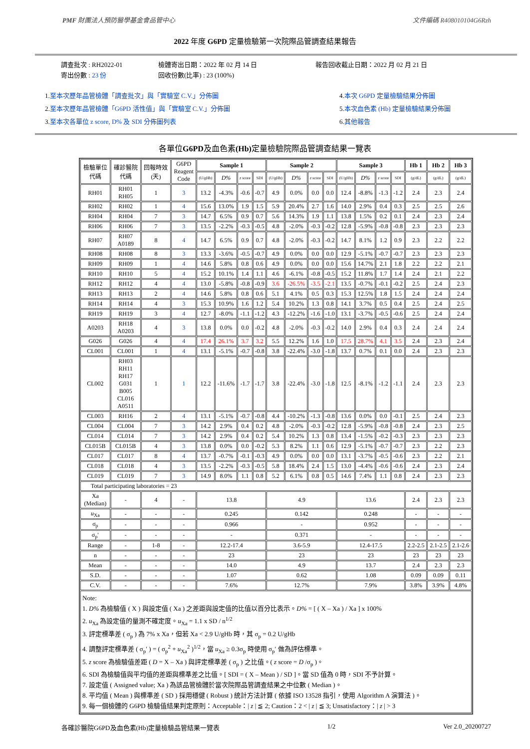PMF 財團法人預防醫學基金會品管中心 文件編碼 R408010104G6Rzh
2022 年度 G6PD 定量檢驗第一次院際品管調查結果報告
調查批次 : RH2022-01
寄出份數 : 23 份
檢體寄出日期：2022 年 02 月 14 日
回收份數(比率) : 23 (100%)
報告回收截止日期：2022 月 02 月 21 日
1.至本次歷年品管檢體「調查批次」與「實驗室 C.V.」分佈圖
2.至本次歷年品管檢體「G6PD 活性值」與「實驗室 C.V.」分佈圖
3.至本次各單位 z score, D% 及 SDI 分佈圖列表
4.本次 G6PD 定量檢驗結果分佈圖
5.本次血色素 (Hb) 定量檢驗結果分佈圖
6.其他報告
各單位G6PD及血色素(Hb) 定量檢驗院際品管調查結果一覽表
| 檢驗單位 代碼 | 確診醫院 代碼 | 回報時效 (天) | G6PD Reagent Code | Sample 1 | | | | Sample 2 | | | | Sample 3 | | | | Hb 1 | Hb 2 | Hb 3 |
| | | | | (U/gHb) | D% | z score | SDI | (U/gHb) | D% | z score | SDI | (U/gHb) | D% | z score | SDI | (g/dL) | (g/dL) | (g/dL) |
| RH01 | RH01 RH05 | 1 | 3 | 13.2 | -4.3% | -0.6 | -0.7 | 4.9 | 0.0% | 0.0 | 0.0 | 12.4 | -8.8% | -1.3 | -1.2 | 2.4 | 2.3 | 2.4 |
| RH02 | RH02 | 1 | 4 | 15.6 | 13.0% | 1.9 | 1.5 | 5.9 | 20.4% | 2.7 | 1.6 | 14.0 | 2.9% | 0.4 | 0.3 | 2.5 | 2.5 | 2.6 |
| RH04 | RH04 | 7 | 3 | 14.7 | 6.5% | 0.9 | 0.7 | 5.6 | 14.3% | 1.9 | 1.1 | 13.8 | 1.5% | 0.2 | 0.1 | 2.4 | 2.3 | 2.4 |
| RH06 | RH06 | 7 | 3 | 13.5 | -2.2% | -0.3 | -0.5 | 4.8 | -2.0% | -0.3 | -0.2 | 12.8 | -5.9% | -0.8 | -0.8 | 2.3 | 2.3 | 2.3 |
| RH07 | RH07 A0189 | 8 | 4 | 14.7 | 6.5% | 0.9 | 0.7 | 4.8 | -2.0% | -0.3 | -0.2 | 14.7 | 8.1% | 1.2 | 0.9 | 2.3 | 2.2 | 2.2 |
| RH08 | RH08 | 8 | 3 | 13.3 | -3.6% | -0.5 | -0.7 | 4.9 | 0.0% | 0.0 | 0.0 | 12.9 | -5.1% | -0.7 | -0.7 | 2.3 | 2.3 | 2.3 |
| RH09 | RH09 | 1 | 4 | 14.6 | 5.8% | 0.8 | 0.6 | 4.9 | 0.0% | 0.0 | 0.0 | 15.6 | 14.7% | 2.1 | 1.8 | 2.2 | 2.2 | 2.1 |
| RH10 | RH10 | 5 | 4 | 15.2 | 10.1% | 1.4 | 1.1 | 4.6 | -6.1% | -0.8 | -0.5 | 15.2 | 11.8% | 1.7 | 1.4 | 2.4 | 2.1 | 2.2 |
| RH12 | RH12 | 4 | 4 | 13.0 | -5.8% | -0.8 | -0.9 | 3.6 | -26.5% | -3.5 | -2.1 | 13.5 | -0.7% | -0.1 | -0.2 | 2.5 | 2.4 | 2.3 |
| RH13 | RH13 | 2 | 4 | 14.6 | 5.8% | 0.8 | 0.6 | 5.1 | 4.1% | 0.5 | 0.3 | 15.3 | 12.5% | 1.8 | 1.5 | 2.4 | 2.4 | 2.4 |
| RH14 | RH14 | 4 | 3 | 15.3 | 10.9% | 1.6 | 1.2 | 5.4 | 10.2% | 1.3 | 0.8 | 14.1 | 3.7% | 0.5 | 0.4 | 2.5 | 2.4 | 2.5 |
| RH19 | RH19 | 3 | 4 | 12.7 | -8.0% | -1.1 | -1.2 | 4.3 | -12.2% | -1.6 | -1.0 | 13.1 | -3.7% | -0.5 | -0.6 | 2.5 | 2.4 | 2.4 |
| A0203 | RH18 A0203 | 4 | 3 | 13.8 | 0.0% | 0.0 | -0.2 | 4.8 | -2.0% | -0.3 | -0.2 | 14.0 | 2.9% | 0.4 | 0.3 | 2.4 | 2.4 | 2.4 |
| G026 | G026 | 4 | 4 | 17.4 | 26.1% | 3.7 | 3.2 | 5.5 | 12.2% | 1.6 | 1.0 | 17.5 | 28.7% | 4.1 | 3.5 | 2.4 | 2.3 | 2.4 |
| CL001 | CL001 | 1 | 4 | 13.1 | -5.1% | -0.7 | -0.8 | 3.8 | -22.4% | -3.0 | -1.8 | 13.7 | 0.7% | 0.1 | 0.0 | 2.4 | 2.3 | 2.3 |
| CL002 | RH03 RH11 RH17 G031 B005 CL016 A0511 | 1 | 1 | 12.2 | -11.6% | -1.7 | -1.7 | 3.8 | -22.4% | -3.0 | -1.8 | 12.5 | -8.1% | -1.2 | -1.1 | 2.4 | 2.3 | 2.3 |
| CL003 | RH16 | 2 | 4 | 13.1 | -5.1% | -0.7 | -0.8 | 4.4 | -10.2% | -1.3 | -0.8 | 13.6 | 0.0% | 0.0 | -0.1 | 2.5 | 2.4 | 2.3 |
| CL004 | CL004 | 7 | 3 | 14.2 | 2.9% | 0.4 | 0.2 | 4.8 | -2.0% | -0.3 | -0.2 | 12.8 | -5.9% | -0.8 | -0.8 | 2.4 | 2.3 | 2.5 |
| CL014 | CL014 | 7 | 3 | 14.2 | 2.9% | 0.4 | 0.2 | 5.4 | 10.2% | 1.3 | 0.8 | 13.4 | -1.5% | -0.2 | -0.3 | 2.3 | 2.3 | 2.3 |
| CL015B | CL015B | 4 | 3 | 13.8 | 0.0% | 0.0 | -0.2 | 5.3 | 8.2% | 1.1 | 0.6 | 12.9 | -5.1% | -0.7 | -0.7 | 2.3 | 2.2 | 2.3 |
| CL017 | CL017 | 8 | 4 | 13.7 | -0.7% | -0.1 | -0.3 | 4.9 | 0.0% | 0.0 | 0.0 | 13.1 | -3.7% | -0.5 | -0.6 | 2.3 | 2.2 | 2.1 |
| CL018 | CL018 | 4 | 3 | 13.5 | -2.2% | -0.3 | -0.5 | 5.8 | 18.4% | 2.4 | 1.5 | 13.0 | -4.4% | -0.6 | -0.6 | 2.4 | 2.3 | 2.4 |
| CL019 | CL019 | 7 | 3 | 14.9 | 8.0% | 1.1 | 0.8 | 5.2 | 6.1% | 0.8 | 0.5 | 14.6 | 7.4% | 1.1 | 0.8 | 2.4 | 2.3 | 2.3 |
| Total participating laboratories = 23 | | | | | | | | | | | | | | | | | | |
| Xa (Median) | - | 4 | - | 13.8 | | | | 4.9 | | | | 13.6 | | | | 2.4 | 2.3 | 2.3 |
| u<sub>Xa</sub> | - | - | - | 0.245 | | | | 0.142 | | | | 0.248 | | | | - | - | - |
| σ<sub>p</sub> | - | - | - | 0.966 | | | | - | | | | 0.952 | | | | - | - | - |
| σ<sub>p</sub>′ | - | - | - | - | | | | 0.371 | | | | - | | | | - | - | - |
| Range | - | 1-8 | - | 12.2-17.4 | | | | 3.6-5.9 | | | | 12.4-17.5 | | | | 2.2-2.5 | 2.1-2.5 | 2.1-2.6 |
| n | - | - | - | 23 | | | | 23 | | | | 23 | | | | 23 | 23 | 23 |
| Mean | - | - | - | 14.0 | | | | 4.9 | | | | 13.7 | | | | 2.4 | 2.3 | 2.3 |
| S.D. | - | - | - | 1.07 | | | | 0.62 | | | | 1.08 | | | | 0.09 | 0.09 | 0.11 |
| C.V. | - | - | - | 7.6% | | | | 12.7% | | | | 7.9% | | | | 3.8% | 3.9% | 4.8% |
| Note: 1. D% 為檢驗值 ( X ) 與設定值 ( Xa ) 之差距與設定值的比值以百分比表示。 D% = [ ( X – Xa ) / Xa ] x 100% 2. u<sub>Xa</sub> 為設定值的量測不確定度。 u<sub>Xa</sub> = 1.1 x SD / n<sup>1/2</sup> 3. 評定標準差 ( σ<sub>p</sub> ) 為 7% x Xa，但若 Xa < 2.9 U/gHb 時，其 σ<sub>p</sub> = 0.2 U/gHb 4. 調整評定標準差 ( σ<sub>p</sub>′ ) = ( σ<sub>p</sub><sup>2</sup> + u<sub>Xa</sub><sup>2</sup> )<sup>1/2</sup>，當 u<sub>Xa</sub> ≥ 0.3σ<sub>p</sub> 時使用 σ<sub>p</sub>′ 做為評估標準。 5. z score 為檢驗值差距 ( D = X – Xa ) 與評定標準差 ( σ<sub>p</sub> ) 之比值。( z score = D /σ<sub>p</sub> )。 6. SDI 為檢驗值與平均值的差距與標準差之比值。[ SDI = ( X – Mean ) / SD ]。當 SD 值為 0 時，SDI 不予計算。 7. 設定值 ( Assigned value; Xa ) 為該品管檢體於當次院際品管調查結果之中位數 ( Median )。 8. 平均值 ( Mean ) 與標準差 ( SD ) 採用穩健 ( Robust ) 統計方法計算 ( 依據 ISO 13528 指引，使用 Algorithm A 演算法 )。 9. 每一個檢體的 G6PD 檢驗值結果判定原則：Acceptable：/ z / ≦ 2; Caution：2 < / z / ≦ 3; Unsatisfactory：/ z / > 3 | | | | | | | | | | | | | | | | | | |
各確診醫院G6PD及血色素(Hb)定量檢驗品管結果一覽表 1/2 Ver 2.0_20200727